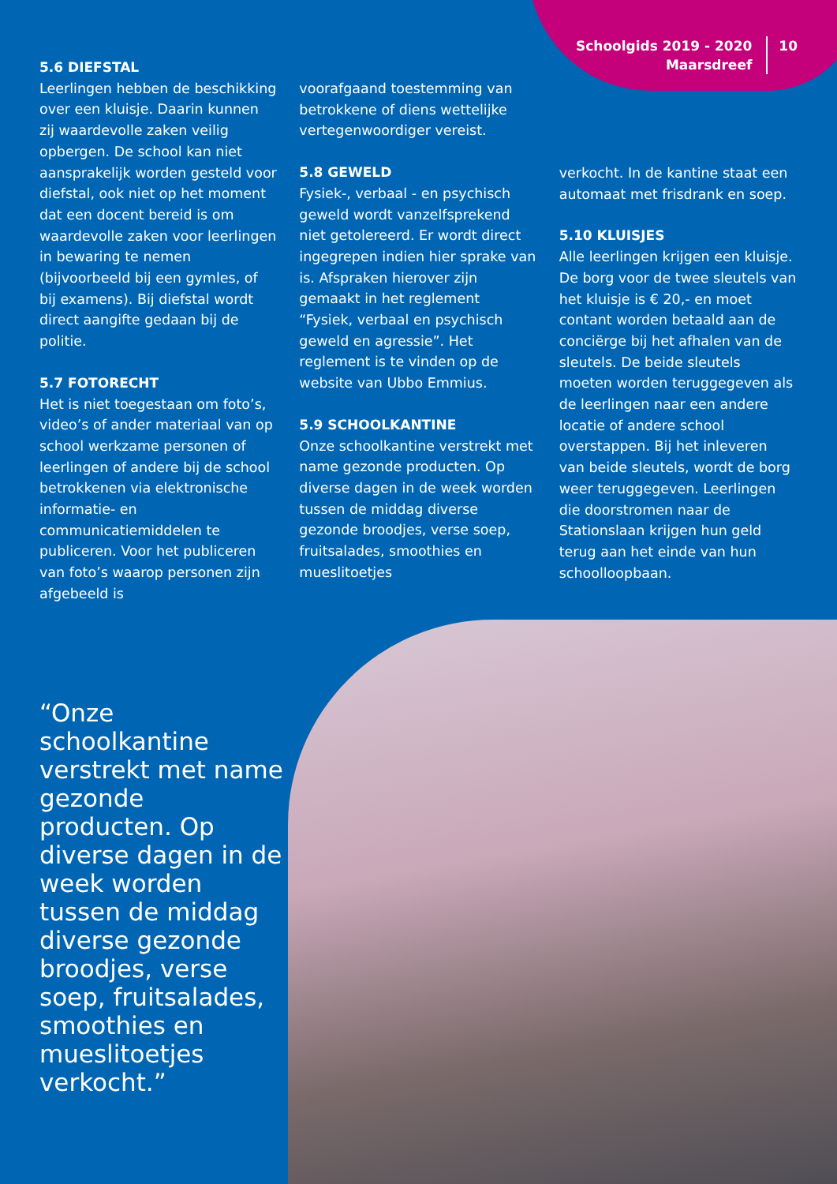Schoolgids 2019 - 2020
Maarsdreef
10
5.6 DIEFSTAL
Leerlingen hebben de beschikking over een kluisje. Daarin kunnen zij waardevolle zaken veilig opbergen. De school kan niet aansprakelijk worden gesteld voor diefstal, ook niet op het moment dat een docent bereid is om waardevolle zaken voor leerlingen in bewaring te nemen (bijvoorbeeld bij een gymles, of bij examens). Bij diefstal wordt direct aangifte gedaan bij de politie.
5.7 FOTORECHT
Het is niet toegestaan om foto’s, video’s of ander materiaal van op school werkzame personen of leerlingen of andere bij de school betrokkenen via elektronische informatie- en communicatiemiddelen te publiceren. Voor het publiceren van foto’s waarop personen zijn afgebeeld is
voorafgaand toestemming van betrokkene of diens wettelijke vertegenwoordiger vereist.
5.8 GEWELD
Fysiek-, verbaal - en psychisch geweld wordt vanzelfsprekend niet getolereerd. Er wordt direct ingegrepen indien hier sprake van is. Afspraken hierover zijn gemaakt in het reglement “Fysiek, verbaal en psychisch geweld en agressie”. Het reglement is te vinden op de website van Ubbo Emmius.
5.9 SCHOOLKANTINE
Onze schoolkantine verstrekt met name gezonde producten. Op diverse dagen in de week worden tussen de middag diverse gezonde broodjes, verse soep, fruitsalades, smoothies en mueslitoetjes
verkocht. In de kantine staat een automaat met frisdrank en soep.
5.10 KLUISJES
Alle leerlingen krijgen een kluisje. De borg voor de twee sleutels van het kluisje is € 20,- en moet contant worden betaald aan de conciërge bij het afhalen van de sleutels. De beide sleutels moeten worden teruggegeven als de leerlingen naar een andere locatie of andere school overstappen. Bij het inleveren van beide sleutels, wordt de borg weer teruggegeven. Leerlingen die doorstromen naar de Stationslaan krijgen hun geld terug aan het einde van hun schoolloopbaan.
“Onze schoolkantine verstrekt met name gezonde producten. Op diverse dagen in de week worden tussen de middag diverse gezonde broodjes, verse soep, fruitsalades, smoothies en mueslitoetjes verkocht.”